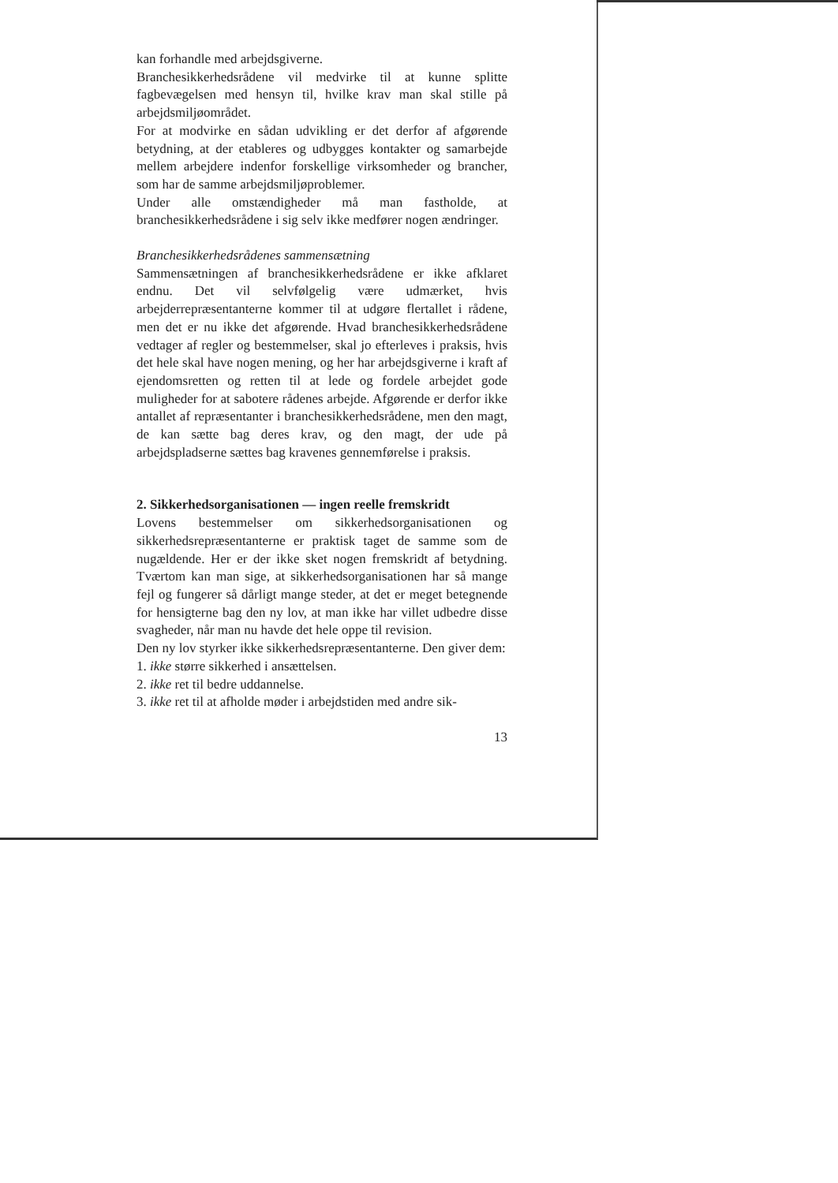kan forhandle med arbejdsgiverne.
Branchesikkerhedsrådene vil medvirke til at kunne splitte fagbevægelsen med hensyn til, hvilke krav man skal stille på arbejdsmiljøområdet.
For at modvirke en sådan udvikling er det derfor af afgørende betydning, at der etableres og udbygges kontakter og samarbejde mellem arbejdere indenfor forskellige virksomheder og brancher, som har de samme arbejdsmiljøproblemer.
Under alle omstændigheder må man fastholde, at branchesikkerhedsrådene i sig selv ikke medfører nogen ændringer.
Branchesikkerhedsrådenes sammensætning
Sammensætningen af branchesikkerhedsrådene er ikke afklaret endnu. Det vil selvfølgelig være udmærket, hvis arbejderrepræsentanterne kommer til at udgøre flertallet i rådene, men det er nu ikke det afgørende. Hvad branchesikkerhedsrådene vedtager af regler og bestemmelser, skal jo efterleves i praksis, hvis det hele skal have nogen mening, og her har arbejdsgiverne i kraft af ejendomsretten og retten til at lede og fordele arbejdet gode muligheder for at sabotere rådenes arbejde. Afgørende er derfor ikke antallet af repræsentanter i branchesikkerhedsrådene, men den magt, de kan sætte bag deres krav, og den magt, der ude på arbejdspladserne sættes bag kravenes gennemførelse i praksis.
2. Sikkerhedsorganisationen — ingen reelle fremskridt
Lovens bestemmelser om sikkerhedsorganisationen og sikkerhedsrepræsentanterne er praktisk taget de samme som de nugældende. Her er der ikke sket nogen fremskridt af betydning. Tværtom kan man sige, at sikkerhedsorganisationen har så mange fejl og fungerer så dårligt mange steder, at det er meget betegnende for hensigterne bag den ny lov, at man ikke har villet udbedre disse svagheder, når man nu havde det hele oppe til revision.
Den ny lov styrker ikke sikkerhedsrepræsentanterne. Den giver dem:
1. ikke større sikkerhed i ansættelsen.
2. ikke ret til bedre uddannelse.
3. ikke ret til at afholde møder i arbejdstiden med andre sik-
13